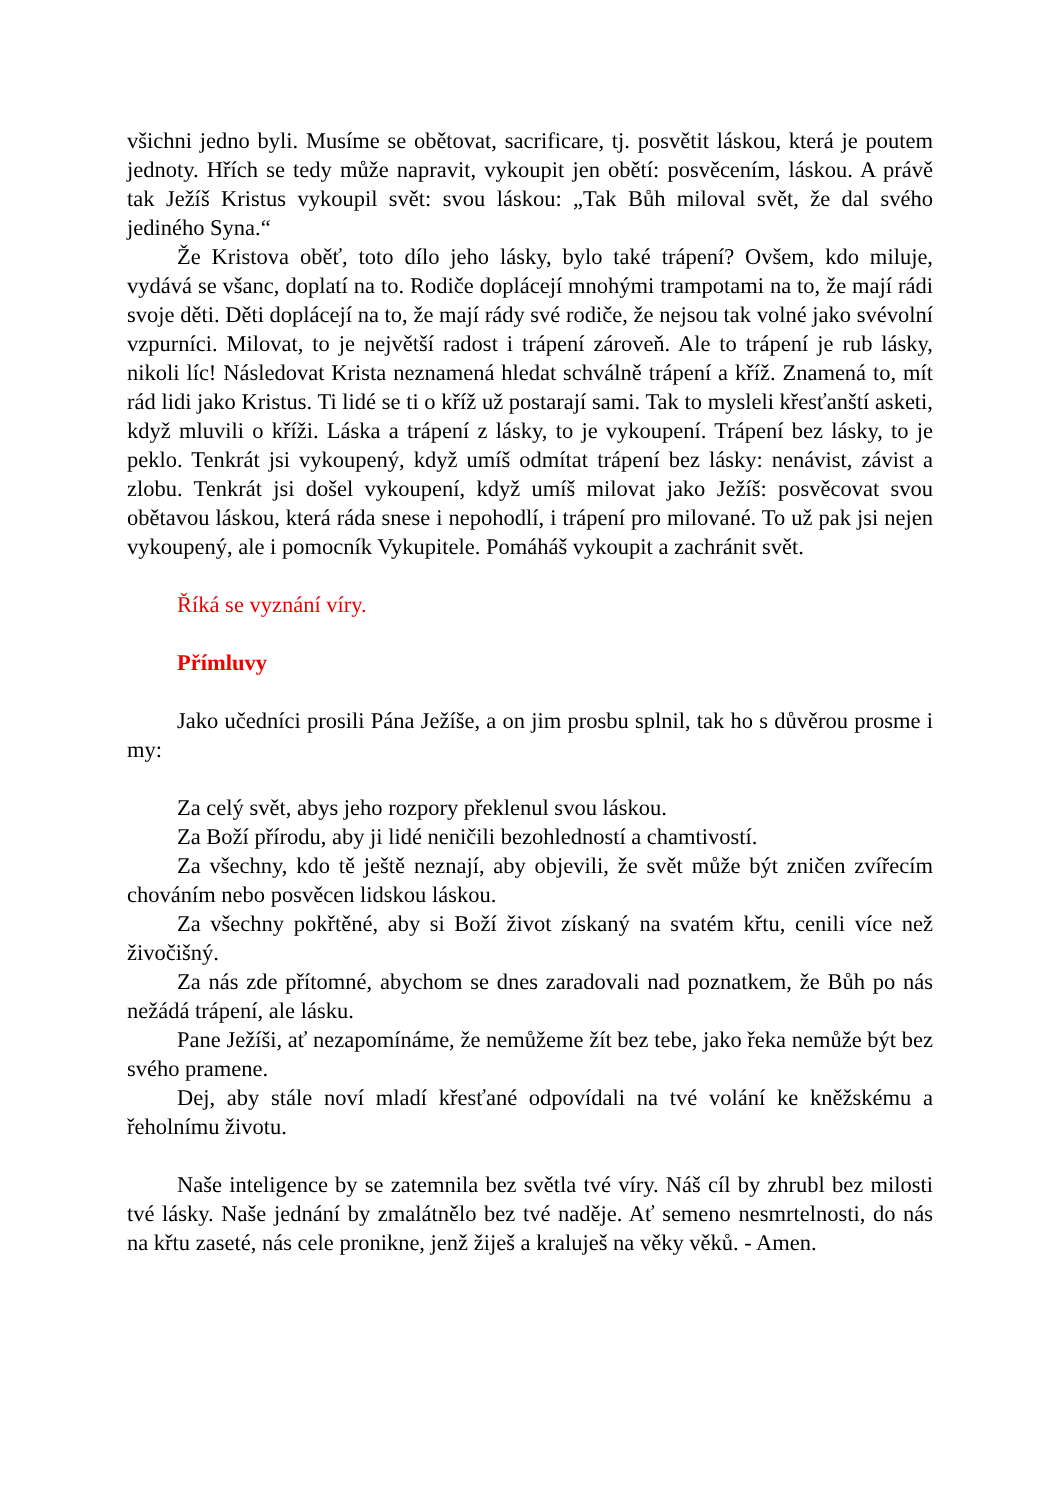všichni jedno byli. Musíme se obětovat, sacrificare, tj. posvětit láskou, která je poutem jednoty. Hřích se tedy může napravit, vykoupit jen obětí: posvěcením, láskou. A právě tak Ježíš Kristus vykoupil svět: svou láskou: „Tak Bůh miloval svět, že dal svého jediného Syna.“
Že Kristova oběť, toto dílo jeho lásky, bylo také trápení? Ovšem, kdo miluje, vydává se všanc, doplatí na to. Rodiče doplácejí mnohými trampotami na to, že mají rádi svoje děti. Děti doplácejí na to, že mají rády své rodiče, že nejsou tak volné jako svévolní vzpurníci. Milovat, to je největší radost i trápení zároveň. Ale to trápení je rub lásky, nikoli líc! Následovat Krista neznamená hledat schválně trápení a kříž. Znamená to, mít rád lidi jako Kristus. Ti lidé se ti o kříž už postarají sami. Tak to mysleli křesťanští asketi, když mluvili o kříži. Láska a trápení z lásky, to je vykoupení. Trápení bez lásky, to je peklo. Tenkrát jsi vykoupený, když umíš odmítat trápení bez lásky: nenávist, závist a zlobu. Tenkrát jsi došel vykoupení, když umíš milovat jako Ježíš: posvěcovat svou obětavou láskou, která ráda snese i nepohodlí, i trápení pro milované. To už pak jsi nejen vykoupený, ale i pomocník Vykupitele. Pomáháš vykoupit a zachránit svět.
Říká se vyznání víry.
Přímluvy
Jako učedníci prosili Pána Ježíše, a on jim prosbu splnil, tak ho s důvěrou prosme i my:
Za celý svět, abys jeho rozpory překlenul svou láskou.
Za Boží přírodu, aby ji lidé neničili bezohledností a chamtivostí.
Za všechny, kdo tě ještě neznají, aby objevili, že svět může být zničen zvířecím chováním nebo posvěcen lidskou láskou.
Za všechny pokřtěné, aby si Boží život získaný na svatém křtu, cenili více než živočišný.
Za nás zde přítomné, abychom se dnes zaradovali nad poznatkem, že Bůh po nás nežádá trápení, ale lásku.
Pane Ježíši, ať nezapomínáme, že nemůžeme žít bez tebe, jako řeka nemůže být bez svého pramene.
Dej, aby stále noví mladí křesťané odpovídali na tvé volání ke kněžskému a řeholnímu životu.
Naše inteligence by se zatemnila bez světla tvé víry. Náš cíl by zhrubl bez milosti tvé lásky. Naše jednání by zmalátnělo bez tvé naděje. Ať semeno nesmrtelnosti, do nás na křtu zaseté, nás cele pronikne, jenž žiješ a kraluješ na věky věků. - Amen.